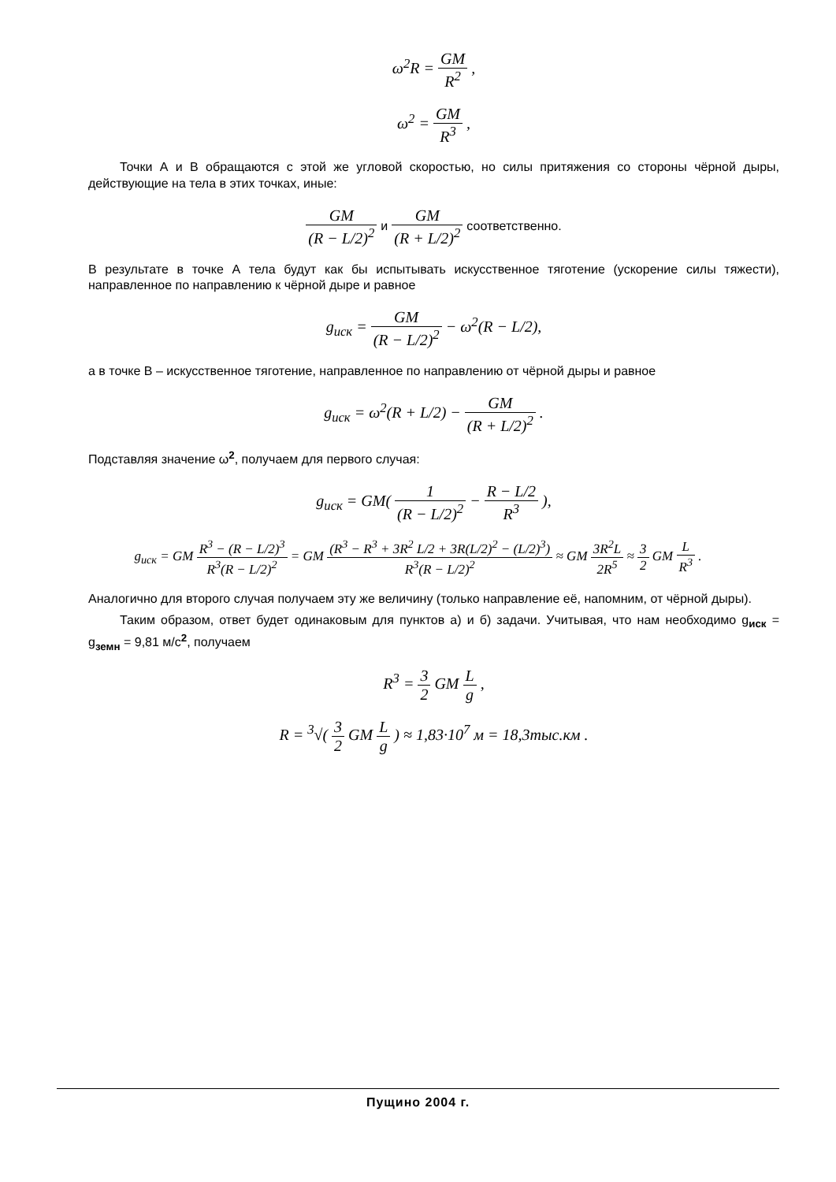ω<sup>2</sup>R = GM R<sup>2</sup> ,
ω<sup>2</sup> = GM R<sup>3</sup> ,
Точки А и В обращаются с этой же угловой скоростью, но силы притяжения со стороны чёрной дыры, действующие на тела в этих точках, иные:
GM (R − L/2)<sup>2</sup> и GM (R + L/2)<sup>2</sup> соответственно.
В результате в точке А тела будут как бы испытывать искусственное тяготение (ускорение силы тяжести), направленное по направлению к чёрной дыре и равное
g<sub>иск</sub> = GM (R − L/2)<sup>2</sup> − ω<sup>2</sup>(R − L/2),
а в точке В – искусственное тяготение, направленное по направлению от чёрной дыры и равное
g<sub>иск</sub> = ω<sup>2</sup>(R + L/2) − GM (R + L/2)<sup>2</sup> .
Подставляя значение ω<sup>2</sup>, получаем для первого случая:
g<sub>иск</sub> = GM( 1 (R − L/2)<sup>2</sup> − R − L/2 R<sup>3</sup> ),
g<sub>иск</sub> = GM R<sup>3</sup> − (R − L/2)<sup>3</sup> R<sup>3</sup>(R − L/2)<sup>2</sup> = GM (R<sup>3</sup> − R<sup>3</sup> + 3R<sup>2</sup> L/2 + 3R(L/2)<sup>2</sup> − (L/2)<sup>3</sup>) R<sup>3</sup>(R − L/2)<sup>2</sup> ≈ GM 3R<sup>2</sup>L 2R<sup>5</sup> ≈ 3 2 GM L R<sup>3</sup> .
Аналогично для второго случая получаем эту же величину (только направление её, напомним, от чёрной дыры).
Таким образом, ответ будет одинаковым для пунктов а) и б) задачи. Учитывая, что нам необходимо g<sub>иск</sub> = g<sub>земн</sub> = 9,81 м/с<sup>2</sup>, получаем
R<sup>3</sup> = 3 2 GM L g ,
R = <sup>3</sup>√( 3 2 GM L g ) ≈ 1,83·10<sup>7</sup> м = 18,3тыс.км .
Пущино 2004 г.